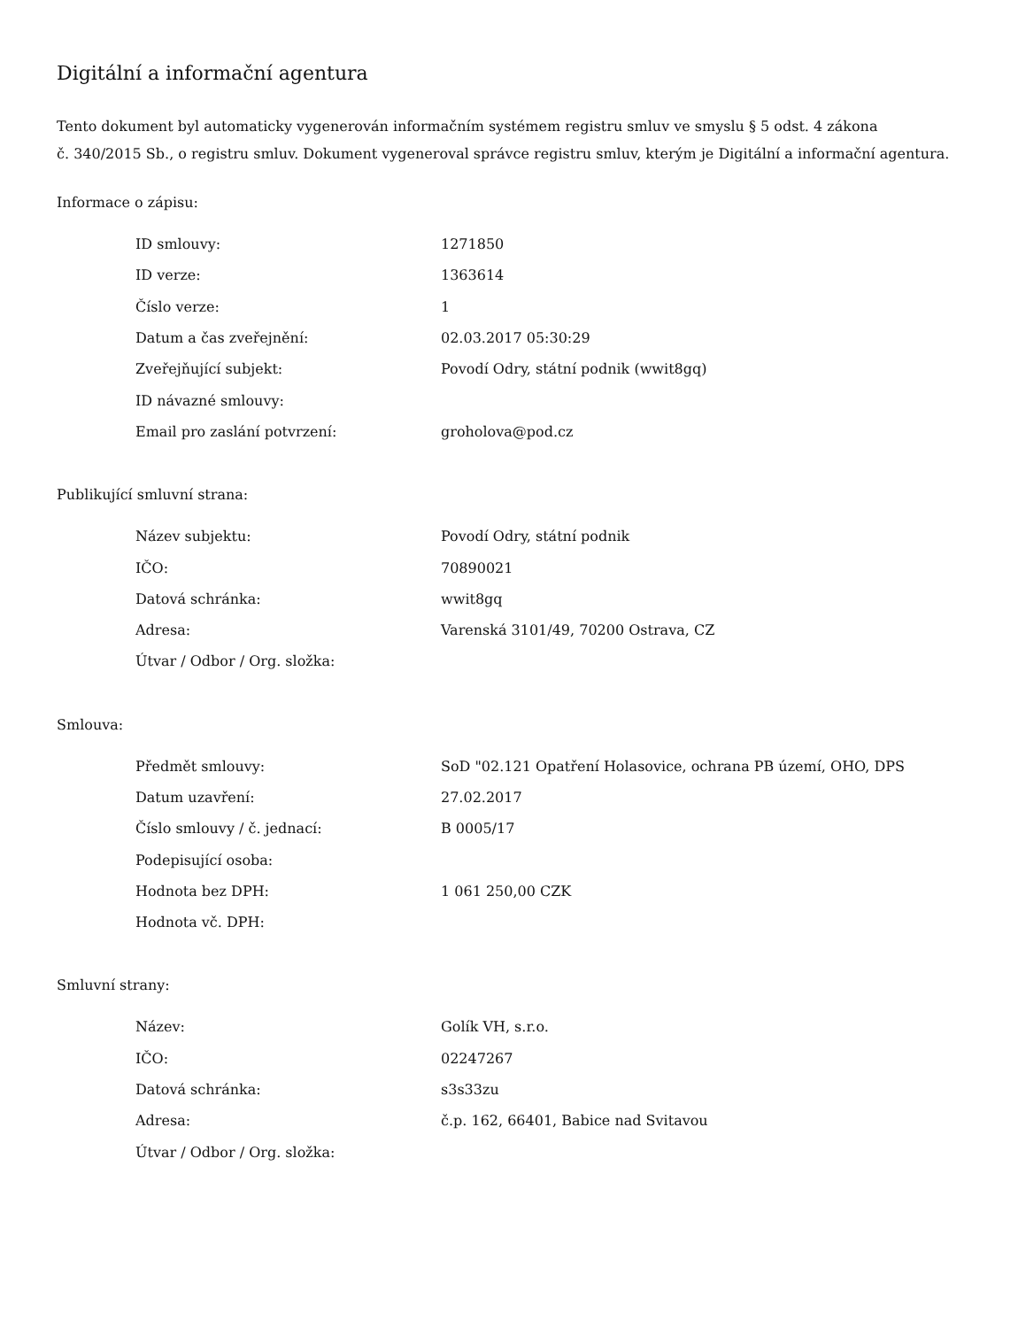Digitální a informační agentura
Tento dokument byl automaticky vygenerován informačním systémem registru smluv ve smyslu § 5 odst. 4 zákona
č. 340/2015 Sb., o registru smluv. Dokument vygeneroval správce registru smluv, kterým je Digitální a informační agentura.
Informace o zápisu:
| ID smlouvy: | 1271850 |
| ID verze: | 1363614 |
| Číslo verze: | 1 |
| Datum a čas zveřejnění: | 02.03.2017 05:30:29 |
| Zveřejňující subjekt: | Povodí Odry, státní podnik (wwit8gq) |
| ID návazné smlouvy: | |
| Email pro zaslání potvrzení: | groholova@pod.cz |
Publikující smluvní strana:
| Název subjektu: | Povodí Odry, státní podnik |
| IČO: | 70890021 |
| Datová schránka: | wwit8gq |
| Adresa: | Varenská 3101/49, 70200 Ostrava, CZ |
| Útvar / Odbor / Org. složka: | |
Smlouva:
| Předmět smlouvy: | SoD "02.121 Opatření Holasovice, ochrana PB území, OHO, DPS |
| Datum uzavření: | 27.02.2017 |
| Číslo smlouvy / č. jednací: | B 0005/17 |
| Podepisující osoba: | |
| Hodnota bez DPH: | 1 061 250,00 CZK |
| Hodnota vč. DPH: | |
Smluvní strany:
| Název: | Golík VH, s.r.o. |
| IČO: | 02247267 |
| Datová schránka: | s3s33zu |
| Adresa: | č.p. 162, 66401, Babice nad Svitavou |
| Útvar / Odbor / Org. složka: | |